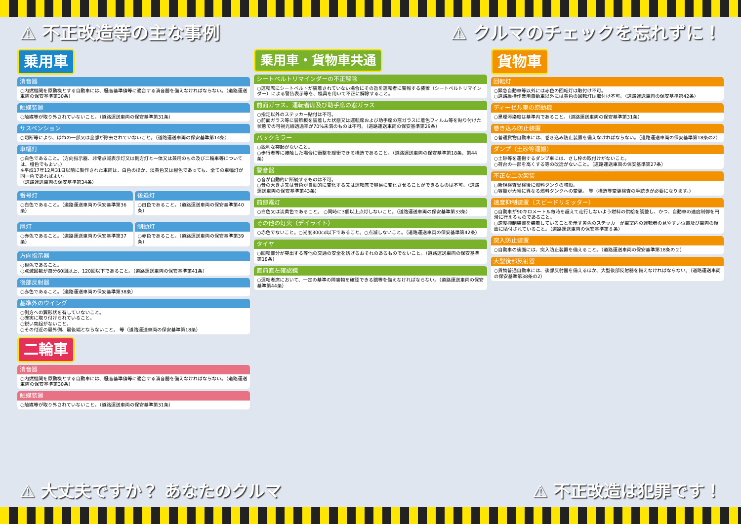⚠ 不正改造等の主な事例 ⚠ クルマのチェックを忘れずに！
乗用車
消音器
○内燃機関を原動機とする自動車には、騒音基準値等に適合する消音器を備えなければならない。（道路運送車両の保安基準第30条）
触媒装置
○触媒等が取り外されていないこと。（道路運送車両の保安基準第31条）
サスペンション
○切断等により、ばねの一部又は全部が除去されていないこと。（道路運送車両の保安基準第14条）
車幅灯
○白色であること。（方向指示器、非常点滅表示灯又は側方灯と一体又は兼用のもの及び二輪車等については、橙色でもよい。）
※平成17年12月31日以前に製作された車両は、白色のほか、淡黄色又は橙色であっても、全ての車幅灯が同一色であればよい。
（道路運送車両の保安基準第34条）
番号灯
○白色であること。（道路運送車両の保安基準第36条）
後退灯
○白色であること。（道路運送車両の保安基準第40条）
尾灯
○赤色であること。（道路運送車両の保安基準第37条）
制動灯
○赤色であること。（道路運送車両の保安基準第39条）
方向指示器
○橙色であること。
○点滅回数が毎分60回以上、120回以下であること。（道路運送車両の保安基準第41条）
後部反射器
○赤色であること。（道路運送車両の保安基準第38条）
基準外のウイング
○側方への翼形状を有していないこと。
○確実に取り付けられていること。
○鋭い突起がないこと。
○その付近の最外側、最後端とならないこと。 等（道路運送車両の保安基準第18条）
二輪車
消音器
○内燃機関を原動機とする自動車には、騒音基準値等に適合する消音器を備えなければならない。（道路運送車両の保安基準第30条）
触媒装置
○触媒等が取り外されていないこと。（道路運送車両の保安基準第31条）
乗用車・貨物車共通
シートベルトリマインダーの不正解除
○運転席にシートベルトが装着されていない場合にその旨を運転者に警報する装置（シートベルトリマインダー）による警告表示等を、機具を用いて不正に解除すること。
前面ガラス、運転者席及び助手席の窓ガラス
○指定以外のステッカー貼付は不可。
○前面ガラス等に装飾板を装着した状態又は運転席および助手席の窓ガラスに着色フィルム等を貼り付けた状態での可視光線透過率が70%未満のものは不可。（道路運送車両の保安基準第29条）
バックミラー
○鋭利な突起がないこと。
○歩行者等に接触した場合に衝撃を緩衝できる構造であること。（道路運送車両の保安基準第18条、第44条）
警音器
○音が自動的に断続するものは不可。
○音の大きさ又は音色が自動的に変化する又は運転席で容易に変化させることができるものは不可。（道路運送車両の保安基準第43条）
前部霧灯
○白色又は淡黄色であること。 ○同時に3個以上点灯しないこと。（道路運送車両の保安基準第33条）
その他の灯火（デイライト）
○赤色でないこと。○光度300cd以下であること。○点滅しないこと。（道路運送車両の保安基準第42条）
タイヤ
○回転部分が突出する等他の交通の安全を妨げるおそれのあるものでないこと。（道路運送車両の保安基準第18条）
直前直左確認鏡
○運転者席において、一定の基準の障害物を確認できる鏡等を備えなければならない。（道路運送車両の保安基準第44条）
貨物車
回転灯
○緊急自動車等以外には赤色の回転灯は取付け不可。
○道路維持作業用自動車以外には黄色の回転灯は取付け不可。（道路運送車両の保安基準第42条）
ディーゼル車の原動機
○黒煙汚染度は基準内であること。（道路運送車両の保安基準第31条）
巻き込み防止装置
○普通貨物自動車には、巻き込み防止装置を備えなければならない。（道路運送車両の保安基準第18条の2）
ダンプ（土砂等運搬）
○土砂等を運搬するダンプ車には、さし枠の取付けがないこと。
○荷台の一部を高くする等の改造がないこと。（道路運送車両の保安基準第27条）
不正な二次架装
○新規検査受検後に燃料タンクの増設。
○容量が大幅に異なる燃料タンクへの変更。 等（構造等変更検査の手続きが必要になります。）
速度抑制装置（スピードリミッター）
○自動車が90キロメートル毎時を超えて走行しないよう燃料の供給を調整し、かつ、自動車の速度制御を円滑に行えるものであること。
○速度抑制装置を装着していることを示す黄色のステッカーが車室内の運転者の見やすい位置及び車両の後面に貼付されていること。（道路運送車両の保安基準第８条）
突入防止装置
○自動車の後面には、突入防止装置を備えること。（道路運送車両の保安基準第18条の２）
大型後部反射器
○貨物普通自動車には、後部反射器を備えるほか、大型後部反射器を備えなければならない。（道路運送車両の保安基準第38条の2）
⚠ 大丈夫ですか？ あなたのクルマ ⚠ 不正改造は犯罪です！